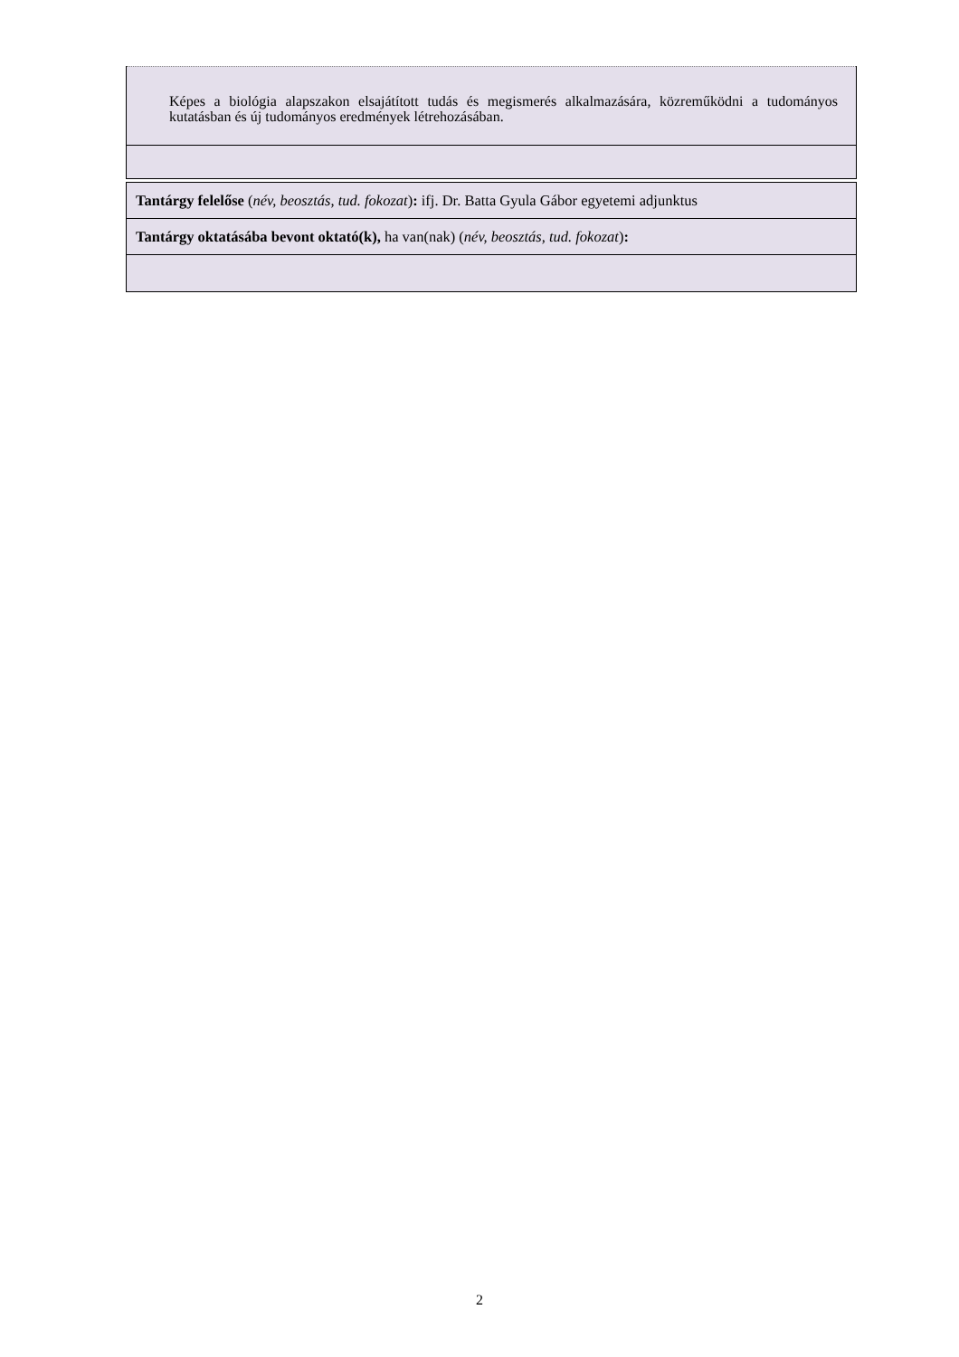| Képes a biológia alapszakon elsajátított tudás és megismerés alkalmazására, közreműködni a tudományos kutatásban és új tudományos eredmények létrehozásában. |
| Tantárgy felelőse ( név, beosztás, tud. fokozat ) : ifj. Dr. Batta Gyula Gábor egyetemi adjunktus |
| Tantárgy oktatásába bevont oktató(k), ha van(nak) ( név, beosztás, tud. fokozat ) : |
2